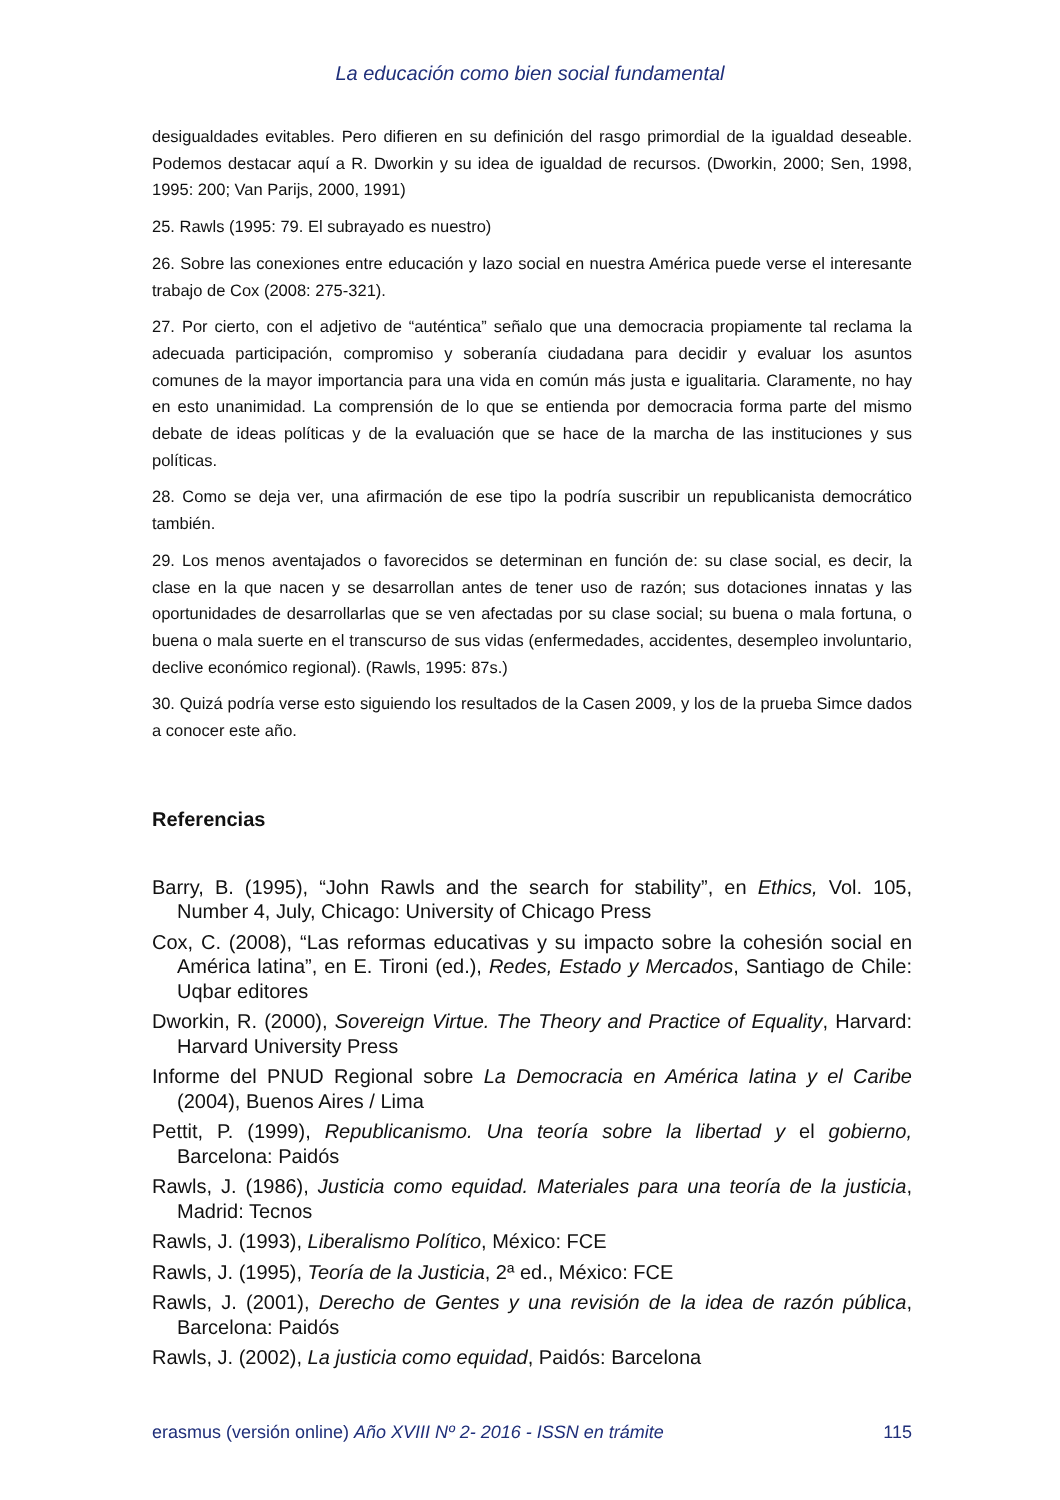La educación como bien social fundamental
desigualdades evitables. Pero difieren en su definición del rasgo primordial de la igualdad deseable. Podemos destacar aquí a R. Dworkin y su idea de igualdad de recursos. (Dworkin, 2000; Sen, 1998, 1995: 200; Van Parijs, 2000, 1991)
25. Rawls (1995: 79. El subrayado es nuestro)
26. Sobre las conexiones entre educación y lazo social en nuestra América puede verse el interesante trabajo de Cox (2008: 275-321).
27. Por cierto, con el adjetivo de “auténtica” señalo que una democracia propiamente tal reclama la adecuada participación, compromiso y soberanía ciudadana para decidir y evaluar los asuntos comunes de la mayor importancia para una vida en común más justa e igualitaria. Claramente, no hay en esto unanimidad. La comprensión de lo que se entienda por democracia forma parte del mismo debate de ideas políticas y de la evaluación que se hace de la marcha de las instituciones y sus políticas.
28. Como se deja ver, una afirmación de ese tipo la podría suscribir un republicanista democrático también.
29. Los menos aventajados o favorecidos se determinan en función de: su clase social, es decir, la clase en la que nacen y se desarrollan antes de tener uso de razón; sus dotaciones innatas y las oportunidades de desarrollarlas que se ven afectadas por su clase social; su buena o mala fortuna, o buena o mala suerte en el transcurso de sus vidas (enfermedades, accidentes, desempleo involuntario, declive económico regional). (Rawls, 1995: 87s.)
30. Quizá podría verse esto siguiendo los resultados de la Casen 2009, y los de la prueba Simce dados a conocer este año.
Referencias
Barry, B. (1995), “John Rawls and the search for stability”, en Ethics, Vol. 105, Number 4, July, Chicago: University of Chicago Press
Cox, C. (2008), “Las reformas educativas y su impacto sobre la cohesión social en América latina”, en E. Tironi (ed.), Redes, Estado y Mercados, Santiago de Chile: Uqbar editores
Dworkin, R. (2000), Sovereign Virtue. The Theory and Practice of Equality, Harvard: Harvard University Press
Informe del PNUD Regional sobre La Democracia en América latina y el Caribe (2004), Buenos Aires / Lima
Pettit, P. (1999), Republicanismo. Una teoría sobre la libertad y el gobierno, Barcelona: Paidós
Rawls, J. (1986), Justicia como equidad. Materiales para una teoría de la justicia, Madrid: Tecnos
Rawls, J. (1993), Liberalismo Político, México: FCE
Rawls, J. (1995), Teoría de la Justicia, 2ª ed., México: FCE
Rawls, J. (2001), Derecho de Gentes y una revisión de la idea de razón pública, Barcelona: Paidós
Rawls, J. (2002), La justicia como equidad, Paidós: Barcelona
erasmus (versión online) Año XVIII Nº 2- 2016 - ISSN en trámite 115